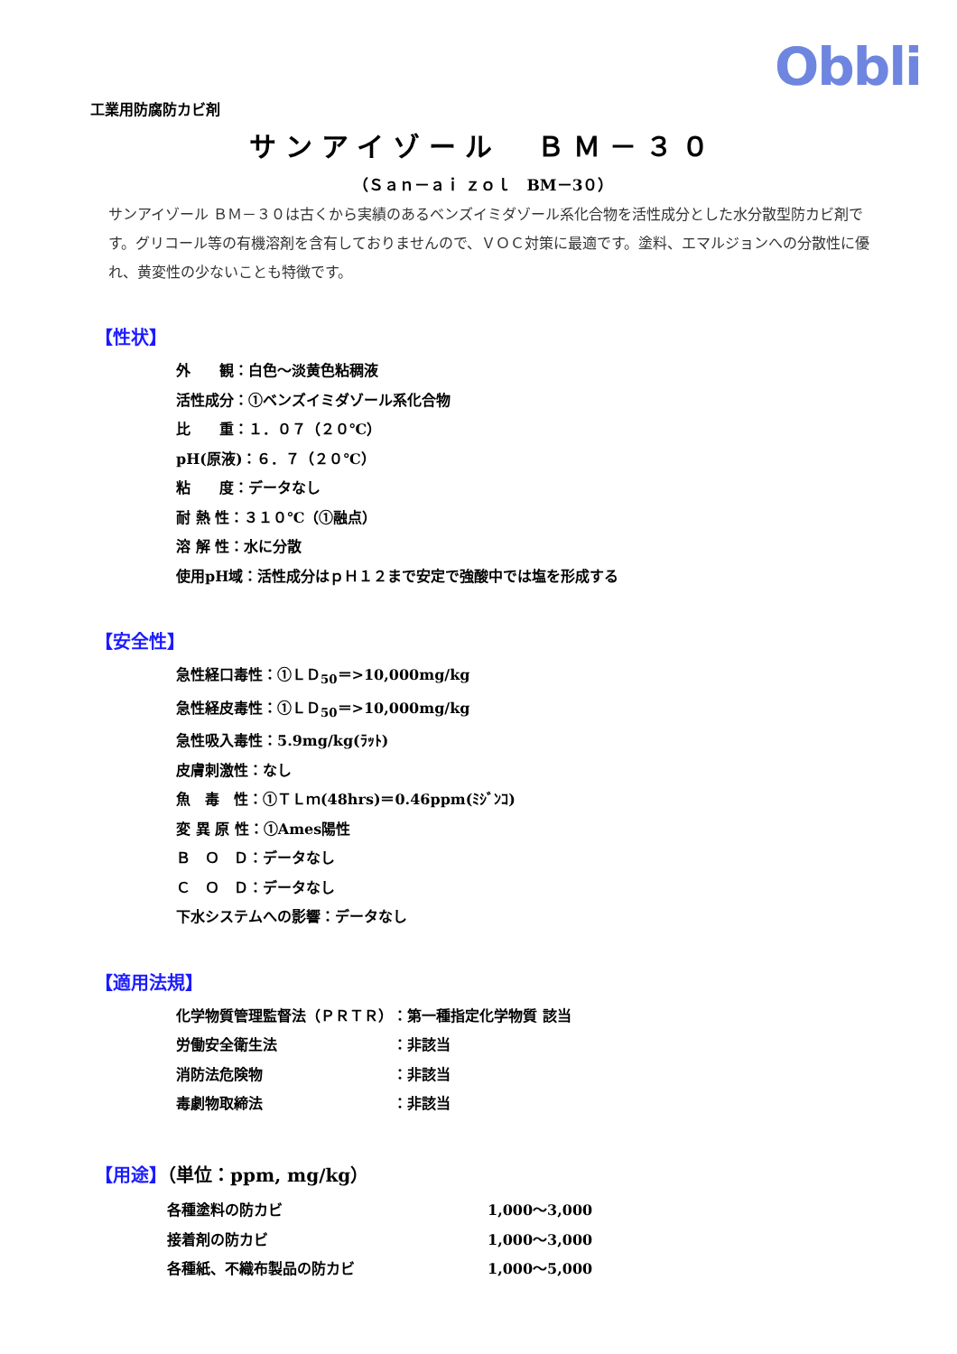Obbli
工業用防腐防カビ剤
サンアイゾール　ＢＭ－３０
（Ｓａｎ－ａｉ ｚｏｌ　BM－3０）
サンアイゾール ＢＭ－３０は古くから実績のあるベンズイミダゾール系化合物を活性成分とした水分散型防カビ剤です。グリコール等の有機溶剤を含有しておりませんので、ＶＯＣ対策に最適です。塗料、エマルジョンへの分散性に優れ、黄変性の少ないことも特徴です。
【性状】
外　　観：白色～淡黄色粘稠液
活性成分：①ベンズイミダゾール系化合物
比　　重：１．０７（２０℃）
pH(原液)：６．７（２０℃）
粘　　度：データなし
耐 熱 性：３１０℃（①融点）
溶 解 性：水に分散
使用pH域：活性成分はｐＨ１２まで安定で強酸中では塩を形成する
【安全性】
急性経口毒性：①ＬＤ<sub>50</sub>＝>10,000mg/kg
急性経皮毒性：①ＬＤ<sub>50</sub>＝>10,000mg/kg
急性吸入毒性：5.9mg/kg(ﾗｯﾄ)
皮膚刺激性：なし
魚　毒　性：①ＴＬｍ(48hrs)＝0.46ppm(ﾐｼﾞﾝｺ)
変 異 原 性：①Ames陽性
Ｂ　Ｏ　Ｄ：データなし
Ｃ　Ｏ　Ｄ：データなし
下水システムへの影響：データなし
【適用法規】
| 化学物質管理監督法（ＰＲＴＲ） | ：第一種指定化学物質 該当 |
| 労働安全衛生法 | ：非該当 |
| 消防法危険物 | ：非該当 |
| 毒劇物取締法 | ：非該当 |
【用途】（単位：ppm, mg/kg）
| 各種塗料の防カビ | 1,000～3,000 |
| 接着剤の防カビ | 1,000～3,000 |
| 各種紙、不織布製品の防カビ | 1,000～5,000 |